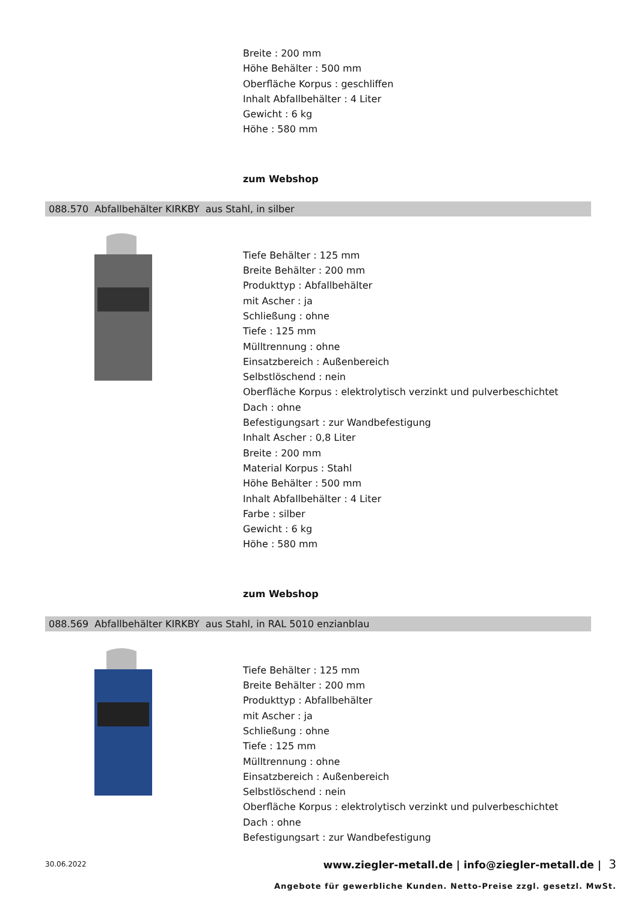Breite : 200 mm
Höhe Behälter : 500 mm
Oberfläche Korpus : geschliffen
Inhalt Abfallbehälter : 4 Liter
Gewicht : 6 kg
Höhe : 580 mm
zum Webshop
088.570 Abfallbehälter KIRKBY aus Stahl, in silber
Tiefe Behälter : 125 mm
Breite Behälter : 200 mm
Produkttyp : Abfallbehälter
mit Ascher : ja
Schließung : ohne
Tiefe : 125 mm
Mülltrennung : ohne
Einsatzbereich : Außenbereich
Selbstlöschend : nein
Oberfläche Korpus : elektrolytisch verzinkt und pulverbeschichtet
Dach : ohne
Befestigungsart : zur Wandbefestigung
Inhalt Ascher : 0,8 Liter
Breite : 200 mm
Material Korpus : Stahl
Höhe Behälter : 500 mm
Inhalt Abfallbehälter : 4 Liter
Farbe : silber
Gewicht : 6 kg
Höhe : 580 mm
zum Webshop
088.569 Abfallbehälter KIRKBY aus Stahl, in RAL 5010 enzianblau
Tiefe Behälter : 125 mm
Breite Behälter : 200 mm
Produkttyp : Abfallbehälter
mit Ascher : ja
Schließung : ohne
Tiefe : 125 mm
Mülltrennung : ohne
Einsatzbereich : Außenbereich
Selbstlöschend : nein
Oberfläche Korpus : elektrolytisch verzinkt und pulverbeschichtet
Dach : ohne
Befestigungsart : zur Wandbefestigung
30.06.2022 www.ziegler-metall.de | info@ziegler-metall.de | 3
Angebote für gewerbliche Kunden. Netto-Preise zzgl. gesetzl. MwSt.